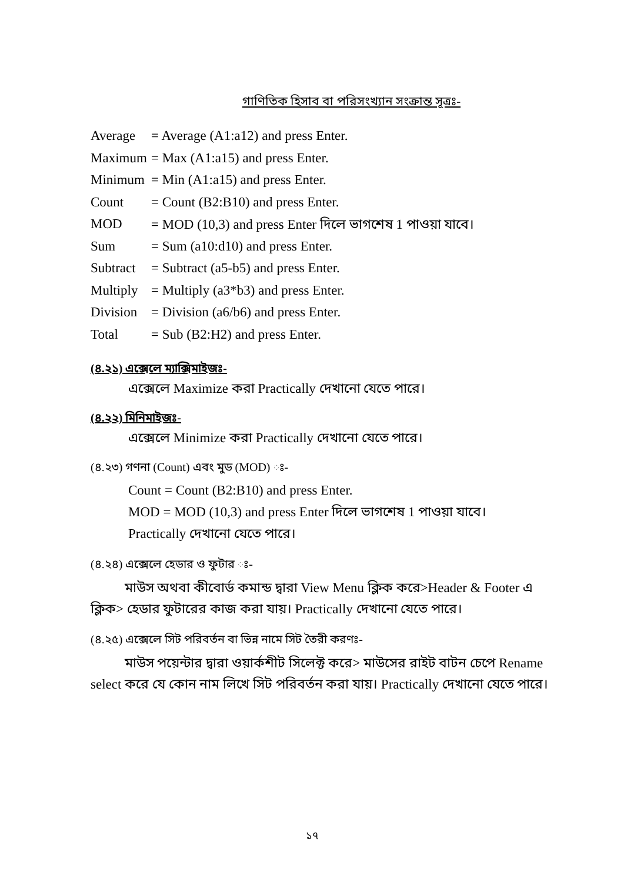গাণিতিক হিসাব বা পরিসংখ্যান সংক্রান্ত সূত্রঃ-
| Average | = Average (A1:a12) and press Enter. |
| Maximum | = Max (A1:a15) and press Enter. |
| Minimum | = Min (A1:a15) and press Enter. |
| Count | = Count (B2:B10) and press Enter. |
| MOD | = MOD (10,3) and press Enter দিলে ভাগশেষ 1 পাওয়া যাবে। |
| Sum | = Sum (a10:d10) and press Enter. |
| Subtract | = Subtract (a5-b5) and press Enter. |
| Multiply | = Multiply (a3*b3) and press Enter. |
| Division | = Division (a6/b6) and press Enter. |
| Total | = Sub (B2:H2) and press Enter. |
(৪.২১) এক্সেলে ম্যাক্সিমাইজঃ-
এক্সেলে Maximize করা Practically দেখানো যেতে পারে।
(৪.২২) মিনিমাইজঃ-
এক্সেলে Minimize করা Practically দেখানো যেতে পারে।
(৪.২৩) গণনা (Count) এবং মুড (MOD) ঃ-
Count = Count (B2:B10) and press Enter.
MOD = MOD (10,3) and press Enter দিলে ভাগশেষ 1 পাওয়া যাবে।
Practically দেখানো যেতে পারে।
(৪.২৪) এক্সেলে হেডার ও ফুটার ঃ-
   মাউস অথবা কীবোর্ড কমান্ড দ্বারা View Menu ক্লিক করে>Header & Footer এ ক্লিক> হেডার ফুটারের কাজ করা যায়। Practically দেখানো যেতে পারে।
(৪.২৫) এক্সেলে সিট পরিবর্তন বা ভিন্ন নামে সিট তৈরী করণঃ-
   মাউস পয়েন্টার দ্বারা ওয়ার্কশীট সিলেক্ট করে> মাউসের রাইট বাটন চেপে Rename select করে যে কোন নাম লিখে সিট পরিবর্তন করা যায়। Practically দেখানো যেতে পারে।
১৭